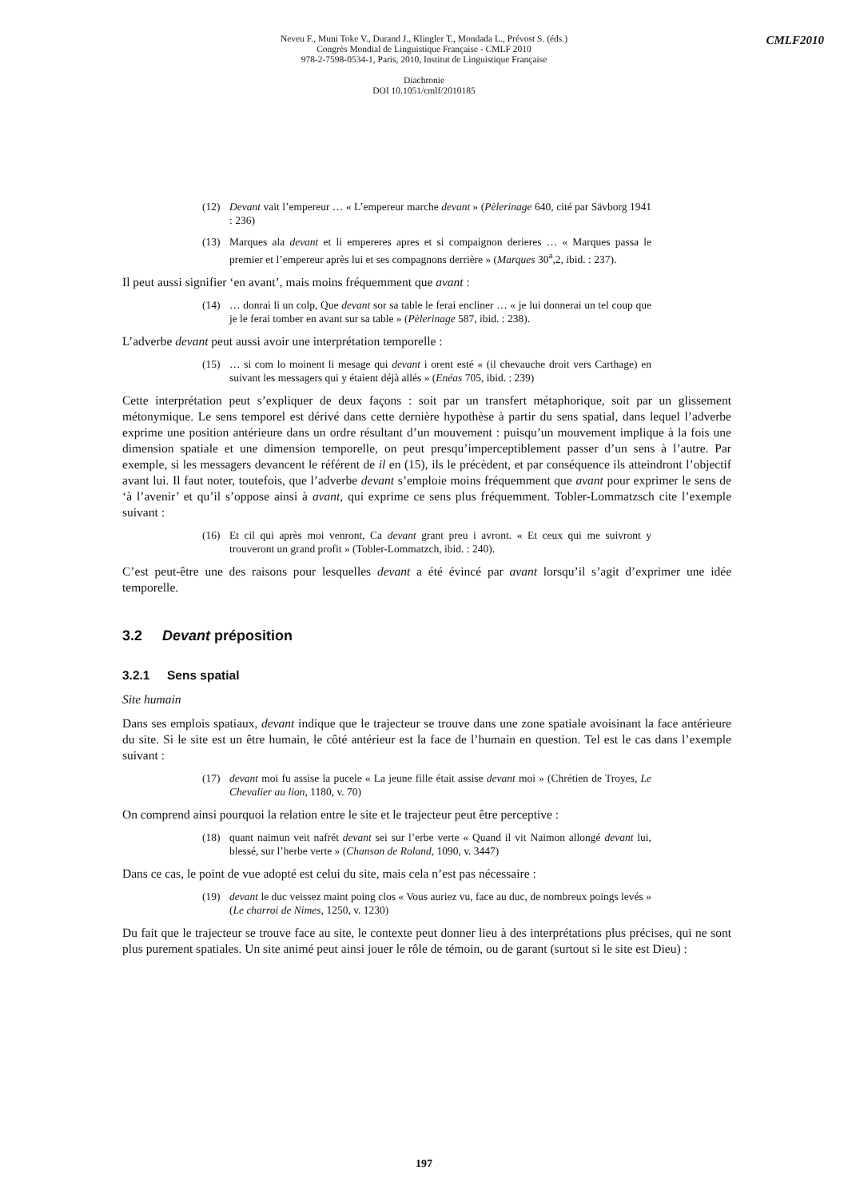CMLF2010
Neveu F., Muni Toke V., Durand J., Klingler T., Mondada L., Prévost S. (éds.)
Congrès Mondial de Linguistique Française - CMLF 2010
978-2-7598-0534-1, Paris, 2010, Institut de Linguistique Française
Diachronie
DOI 10.1051/cmlf/2010185
(12) Devant vait l’empereur … « L’empereur marche devant » (Pèlerinage 640, cité par Sävborg 1941 : 236)
(13) Marques ala devant et li empereres apres et si compaignon derieres … « Marques passa le premier et l’empereur après lui et ses compagnons derrière » (Marques 30<sup>a</sup>,2, ibid. : 237).
Il peut aussi signifier ‘en avant’, mais moins fréquemment que avant :
(14) … donrai li un colp, Que devant sor sa table le ferai encliner … « je lui donnerai un tel coup que je le ferai tomber en avant sur sa table » (Pèlerinage 587, ibid. : 238).
L’adverbe devant peut aussi avoir une interprétation temporelle :
(15) … si com lo moinent li mesage qui devant i orent esté « (il chevauche droit vers Carthage) en suivant les messagers qui y étaient déjà allés » (Enéas 705, ibid. : 239)
Cette interprétation peut s’expliquer de deux façons : soit par un transfert métaphorique, soit par un glissement métonymique. Le sens temporel est dérivé dans cette dernière hypothèse à partir du sens spatial, dans lequel l’adverbe exprime une position antérieure dans un ordre résultant d’un mouvement : puisqu’un mouvement implique à la fois une dimension spatiale et une dimension temporelle, on peut presqu’imperceptiblement passer d’un sens à l’autre. Par exemple, si les messagers devancent le référent de il en (15), ils le précèdent, et par conséquence ils atteindront l’objectif avant lui. Il faut noter, toutefois, que l’adverbe devant s’emploie moins fréquemment que avant pour exprimer le sens de ‘à l’avenir’ et qu’il s’oppose ainsi à avant, qui exprime ce sens plus fréquemment. Tobler-Lommatzsch cite l’exemple suivant :
(16) Et cil qui après moi venront, Ca devant grant preu i avront. « Et ceux qui me suivront y trouveront un grand profit » (Tobler-Lommatzch, ibid. : 240).
C’est peut-être une des raisons pour lesquelles devant a été évincé par avant lorsqu’il s’agit d’exprimer une idée temporelle.
3.2 Devant préposition
3.2.1 Sens spatial
Site humain
Dans ses emplois spatiaux, devant indique que le trajecteur se trouve dans une zone spatiale avoisinant la face antérieure du site. Si le site est un être humain, le côté antérieur est la face de l’humain en question. Tel est le cas dans l’exemple suivant :
(17) devant moi fu assise la pucele « La jeune fille était assise devant moi » (Chrétien de Troyes, Le Chevalier au lion, 1180, v. 70)
On comprend ainsi pourquoi la relation entre le site et le trajecteur peut être perceptive :
(18) quant naimun veit nafrét devant sei sur l’erbe verte « Quand il vit Naimon allongé devant lui, blessé, sur l’herbe verte » (Chanson de Roland, 1090, v. 3447)
Dans ce cas, le point de vue adopté est celui du site, mais cela n’est pas nécessaire :
(19) devant le duc veissez maint poing clos « Vous auriez vu, face au duc, de nombreux poings levés » (Le charroi de Nimes, 1250, v. 1230)
Du fait que le trajecteur se trouve face au site, le contexte peut donner lieu à des interprétations plus précises, qui ne sont plus purement spatiales. Un site animé peut ainsi jouer le rôle de témoin, ou de garant (surtout si le site est Dieu) :
197